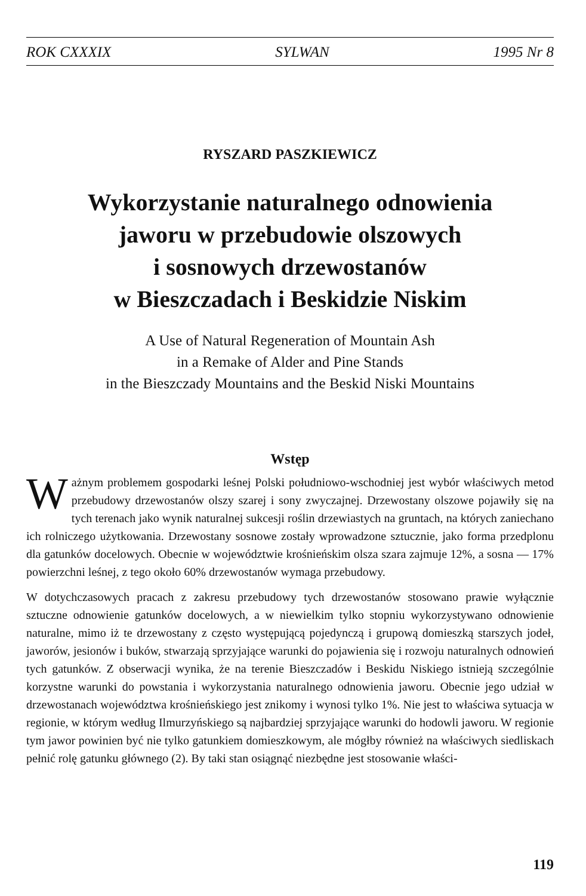ROK CXXXIX SYLWAN 1995 Nr 8
RYSZARD PASZKIEWICZ
Wykorzystanie naturalnego odnowienia
jaworu w przebudowie olszowych
i sosnowych drzewostanów
w Bieszczadach i Beskidzie Niskim
A Use of Natural Regeneration of Mountain Ash
in a Remake of Alder and Pine Stands
in the Bieszczady Mountains and the Beskid Niski Mountains
Wstęp
Ważnym problemem gospodarki leśnej Polski południowo-wschodniej jest wybór właściwych metod przebudowy drzewostanów olszy szarej i sony zwyczajnej. Drzewostany olszowe pojawiły się na tych terenach jako wynik naturalnej sukcesji roślin drzewiastych na gruntach, na których zaniechano ich rolniczego użytkowania. Drzewostany sosnowe zostały wprowadzone sztucznie, jako forma przedplonu dla gatunków docelowych. Obecnie w województwie krośnieńskim olsza szara zajmuje 12%, a sosna — 17% powierzchni leśnej, z tego około 60% drzewostanów wymaga przebudowy.
W dotychczasowych pracach z zakresu przebudowy tych drzewostanów stosowano prawie wyłącznie sztuczne odnowienie gatunków docelowych, a w niewielkim tylko stopniu wykorzystywano odnowienie naturalne, mimo iż te drzewostany z często występującą pojedynczą i grupową domieszką starszych jodeł, jaworów, jesionów i buków, stwarzają sprzyjające warunki do pojawienia się i rozwoju naturalnych odnowień tych gatunków. Z obserwacji wynika, że na terenie Bieszczadów i Beskidu Niskiego istnieją szczególnie korzystne warunki do powstania i wykorzystania naturalnego odnowienia jaworu. Obecnie jego udział w drzewostanach województwa krośnieńskiego jest znikomy i wynosi tylko 1%. Nie jest to właściwa sytuacja w regionie, w którym według Ilmurzyńskiego są najbardziej sprzyjające warunki do hodowli jaworu. W regionie tym jawor powinien być nie tylko gatunkiem domieszkowym, ale mógłby również na właściwych siedliskach pełnić rolę gatunku głównego (2). By taki stan osiągnąć niezbędne jest stosowanie właści-
119